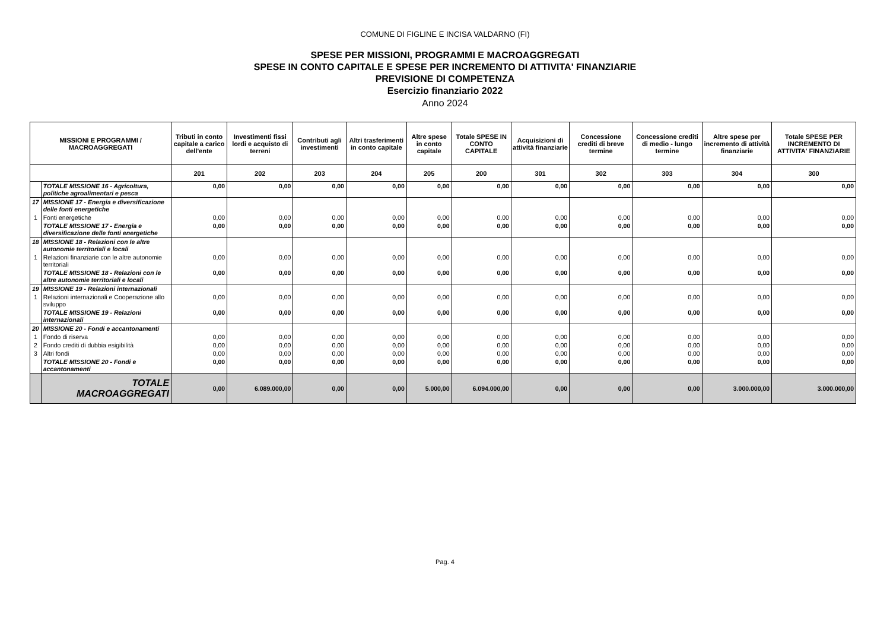COMUNE DI FIGLINE E INCISA VALDARNO (FI)
SPESE PER MISSIONI, PROGRAMMI E MACROAGGREGATI
SPESE IN CONTO CAPITALE E SPESE PER INCREMENTO DI ATTIVITA' FINANZIARIE
PREVISIONE DI COMPETENZA
Esercizio finanziario 2022
Anno 2024
| MISSIONI E PROGRAMMI / MACROAGGREGATI | | Tributi in conto capitale a carico dell'ente | Investimenti fissi lordi e acquisto di terreni | Contributi agli investimenti | Altri trasferimenti in conto capitale | Altre spese in conto capitale | Totale SPESE IN CONTO CAPITALE | Acquisizioni di attività finanziarie | Concessione crediti di breve termine | Concessione crediti di medio - lungo termine | Altre spese per incremento di attività finanziarie | Totale SPESE PER INCREMENTO DI ATTIVITA' FINANZIARIE |
| --- | --- | --- | --- | --- | --- | --- | --- | --- | --- | --- | --- | --- |
| | | 201 | 202 | 203 | 204 | 205 | 200 | 301 | 302 | 303 | 304 | 300 |
| | TOTALE MISSIONE 16 - Agricoltura, politiche agroalimentari e pesca | 0,00 | 0,00 | 0,00 | 0,00 | 0,00 | 0,00 | 0,00 | 0,00 | 0,00 | 0,00 | 0,00 |
| 17 | MISSIONE 17 - Energia e diversificazione delle fonti energetiche | | | | | | | | | | | |
| 1 | Fonti energetiche | 0,00 | 0,00 | 0,00 | 0,00 | 0,00 | 0,00 | 0,00 | 0,00 | 0,00 | 0,00 | 0,00 |
| | TOTALE MISSIONE 17 - Energia e diversificazione delle fonti energetiche | 0,00 | 0,00 | 0,00 | 0,00 | 0,00 | 0,00 | 0,00 | 0,00 | 0,00 | 0,00 | 0,00 |
| 18 | MISSIONE 18 - Relazioni con le altre autonomie territoriali e locali | | | | | | | | | | | |
| 1 | Relazioni finanziarie con le altre autonomie territoriali | 0,00 | 0,00 | 0,00 | 0,00 | 0,00 | 0,00 | 0,00 | 0,00 | 0,00 | 0,00 | 0,00 |
| | TOTALE MISSIONE 18 - Relazioni con le altre autonomie territoriali e locali | 0,00 | 0,00 | 0,00 | 0,00 | 0,00 | 0,00 | 0,00 | 0,00 | 0,00 | 0,00 | 0,00 |
| 19 | MISSIONE 19 - Relazioni internazionali | | | | | | | | | | | |
| 1 | Relazioni internazionali e Cooperazione allo sviluppo | 0,00 | 0,00 | 0,00 | 0,00 | 0,00 | 0,00 | 0,00 | 0,00 | 0,00 | 0,00 | 0,00 |
| | TOTALE MISSIONE 19 - Relazioni internazionali | 0,00 | 0,00 | 0,00 | 0,00 | 0,00 | 0,00 | 0,00 | 0,00 | 0,00 | 0,00 | 0,00 |
| 20 | MISSIONE 20 - Fondi e accantonamenti | | | | | | | | | | | |
| 1 | Fondo di riserva | 0,00 | 0,00 | 0,00 | 0,00 | 0,00 | 0,00 | 0,00 | 0,00 | 0,00 | 0,00 | 0,00 |
| 2 | Fondo crediti di dubbia esigibilità | 0,00 | 0,00 | 0,00 | 0,00 | 0,00 | 0,00 | 0,00 | 0,00 | 0,00 | 0,00 | 0,00 |
| 3 | Altri fondi | 0,00 | 0,00 | 0,00 | 0,00 | 0,00 | 0,00 | 0,00 | 0,00 | 0,00 | 0,00 | 0,00 |
| | TOTALE MISSIONE 20 - Fondi e accantonamenti | 0,00 | 0,00 | 0,00 | 0,00 | 0,00 | 0,00 | 0,00 | 0,00 | 0,00 | 0,00 | 0,00 |
| | TOTALE MACROAGGREGATI | 0,00 | 6.089.000,00 | 0,00 | 0,00 | 5.000,00 | 6.094.000,00 | 0,00 | 0,00 | 0,00 | 3.000.000,00 | 3.000.000,00 |
Pag. 4